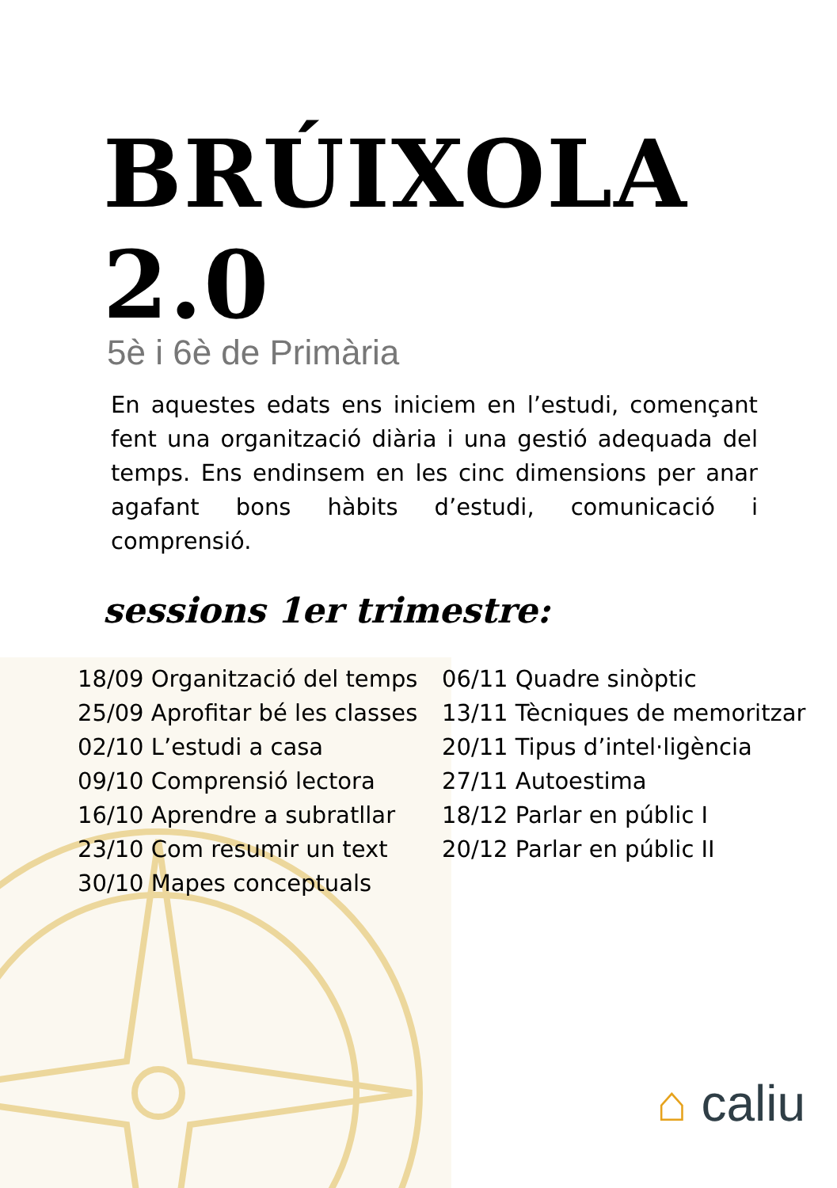BRÚIXOLA 2.0
5è i 6è de Primària
En aquestes edats ens iniciem en l’estudi, començant fent una organització diària i una gestió adequada del temps. Ens endinsem en les cinc dimensions per anar agafant bons hàbits d’estudi, comunicació i comprensió.
sessions 1er trimestre:
18/09 Organització del temps
25/09 Aprofitar bé les classes
02/10 L’estudi a casa
09/10 Comprensió lectora
16/10 Aprendre a subratllar
23/10 Com resumir un text
30/10 Mapes conceptuals
06/11 Quadre sinòptic
13/11 Tècniques de memoritzar
20/11 Tipus d’intel·ligència
27/11 Autoestima
18/12 Parlar en públic I
20/12 Parlar en públic II
⌂ caliu